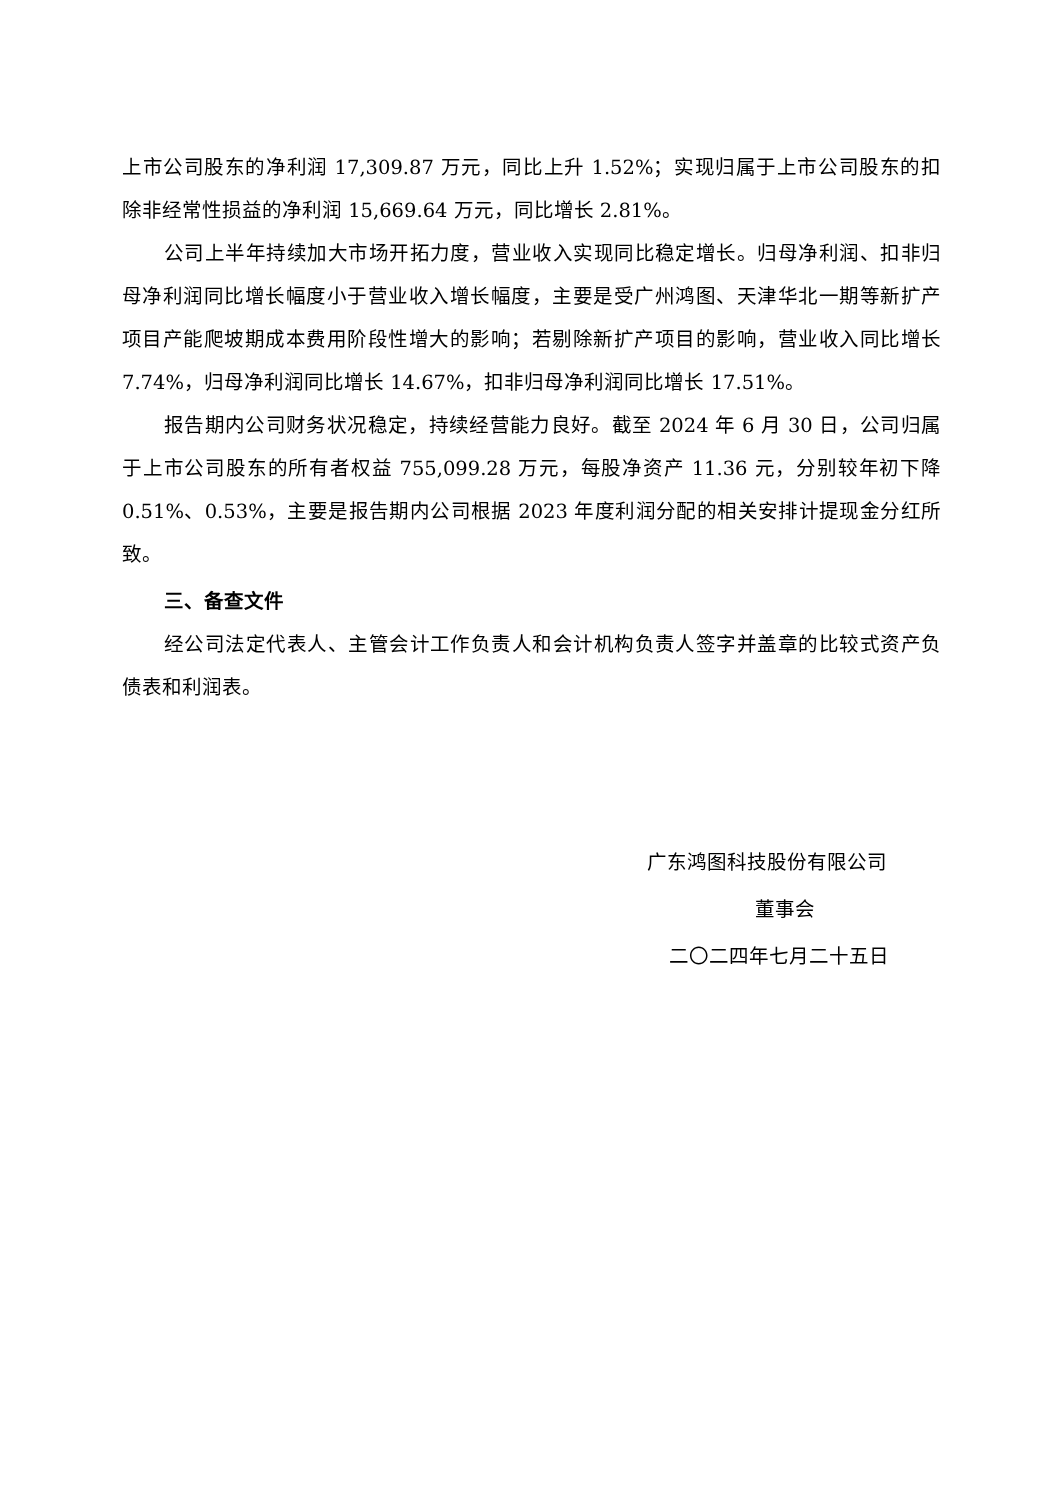上市公司股东的净利润 17,309.87 万元，同比上升 1.52%；实现归属于上市公司股东的扣除非经常性损益的净利润 15,669.64 万元，同比增长 2.81%。
公司上半年持续加大市场开拓力度，营业收入实现同比稳定增长。归母净利润、扣非归母净利润同比增长幅度小于营业收入增长幅度，主要是受广州鸿图、天津华北一期等新扩产项目产能爬坡期成本费用阶段性增大的影响；若剔除新扩产项目的影响，营业收入同比增长 7.74%，归母净利润同比增长 14.67%，扣非归母净利润同比增长 17.51%。
报告期内公司财务状况稳定，持续经营能力良好。截至 2024 年 6 月 30 日，公司归属于上市公司股东的所有者权益 755,099.28 万元，每股净资产 11.36 元，分别较年初下降 0.51%、0.53%，主要是报告期内公司根据 2023 年度利润分配的相关安排计提现金分红所致。
三、备查文件
经公司法定代表人、主管会计工作负责人和会计机构负责人签字并盖章的比较式资产负债表和利润表。
广东鸿图科技股份有限公司
董事会
二〇二四年七月二十五日